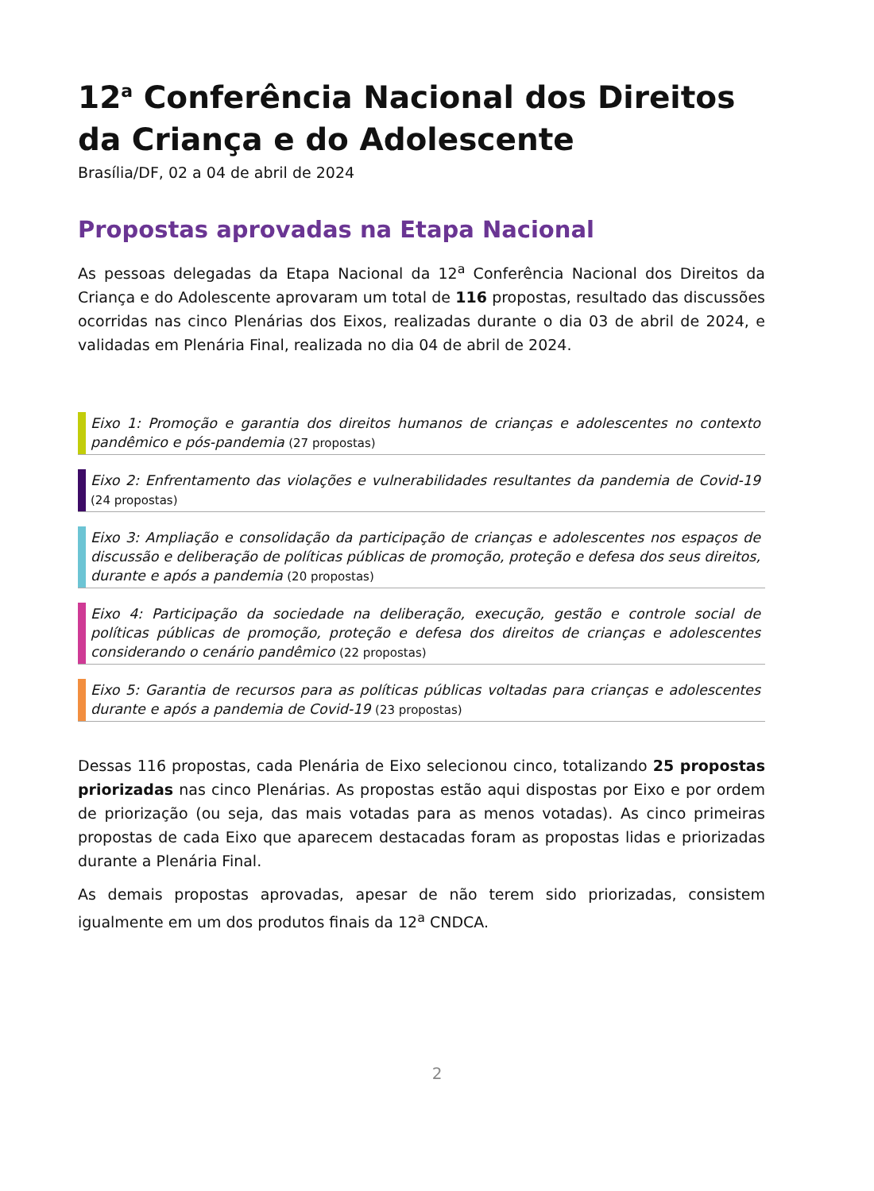12<sup>a</sup> Conferência Nacional dos Direitos da Criança e do Adolescente
Brasília/DF, 02 a 04 de abril de 2024
Propostas aprovadas na Etapa Nacional
As pessoas delegadas da Etapa Nacional da 12<sup>a</sup> Conferência Nacional dos Direitos da Criança e do Adolescente aprovaram um total de 116 propostas, resultado das discussões ocorridas nas cinco Plenárias dos Eixos, realizadas durante o dia 03 de abril de 2024, e validadas em Plenária Final, realizada no dia 04 de abril de 2024.
Eixo 1: Promoção e garantia dos direitos humanos de crianças e adolescentes no contexto pandêmico e pós-pandemia (27 propostas)
Eixo 2: Enfrentamento das violações e vulnerabilidades resultantes da pandemia de Covid-19 (24 propostas)
Eixo 3: Ampliação e consolidação da participação de crianças e adolescentes nos espaços de discussão e deliberação de políticas públicas de promoção, proteção e defesa dos seus direitos, durante e após a pandemia (20 propostas)
Eixo 4: Participação da sociedade na deliberação, execução, gestão e controle social de políticas públicas de promoção, proteção e defesa dos direitos de crianças e adolescentes considerando o cenário pandêmico (22 propostas)
Eixo 5: Garantia de recursos para as políticas públicas voltadas para crianças e adolescentes durante e após a pandemia de Covid-19 (23 propostas)
Dessas 116 propostas, cada Plenária de Eixo selecionou cinco, totalizando 25 propostas priorizadas nas cinco Plenárias. As propostas estão aqui dispostas por Eixo e por ordem de priorização (ou seja, das mais votadas para as menos votadas). As cinco primeiras propostas de cada Eixo que aparecem destacadas foram as propostas lidas e priorizadas durante a Plenária Final.
As demais propostas aprovadas, apesar de não terem sido priorizadas, consistem igualmente em um dos produtos finais da 12<sup>a</sup> CNDCA.
2